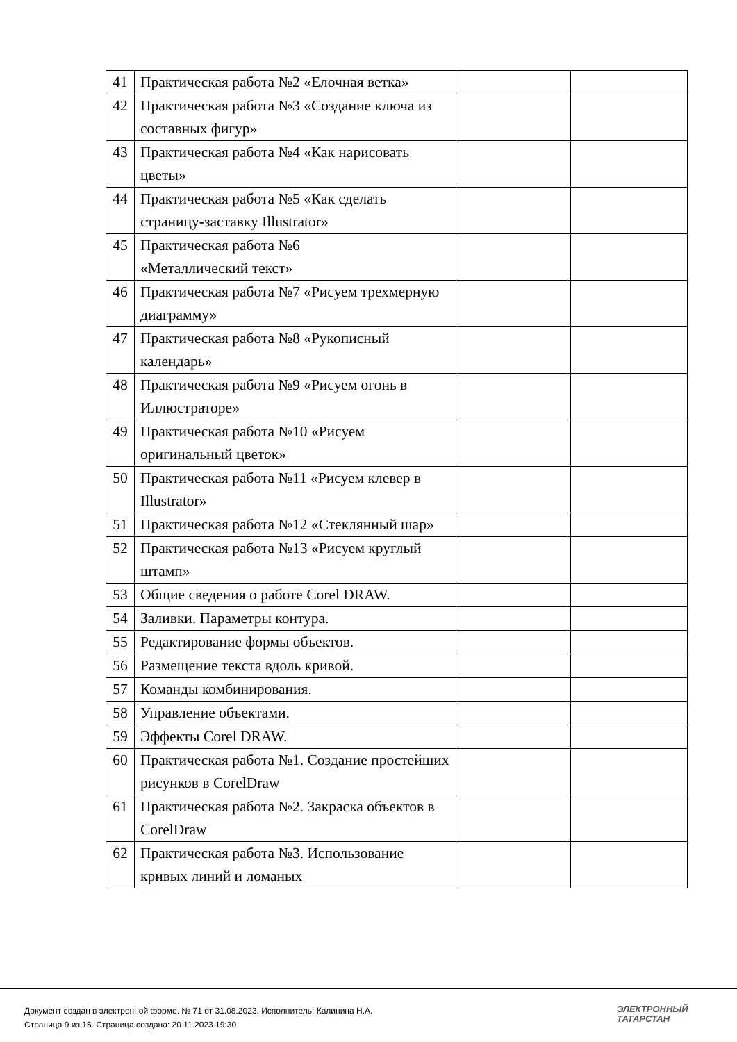| 41 | Практическая работа №2 «Елочная ветка» | | |
| 42 | Практическая работа №3 «Создание ключа из составных фигур» | | |
| 43 | Практическая работа №4 «Как нарисовать цветы» | | |
| 44 | Практическая работа №5 «Как сделать страницу-заставку Illustrator» | | |
| 45 | Практическая работа №6 «Металлический текст» | | |
| 46 | Практическая работа №7 «Рисуем трехмерную диаграмму» | | |
| 47 | Практическая работа №8 «Рукописный календарь» | | |
| 48 | Практическая работа №9 «Рисуем огонь в Иллюстраторе» | | |
| 49 | Практическая работа №10 «Рисуем оригинальный цветок» | | |
| 50 | Практическая работа №11 «Рисуем клевер в Illustrator» | | |
| 51 | Практическая работа №12 «Стеклянный шар» | | |
| 52 | Практическая работа №13 «Рисуем круглый штамп» | | |
| 53 | Общие сведения о работе Corel DRAW. | | |
| 54 | Заливки. Параметры контура. | | |
| 55 | Редактирование формы объектов. | | |
| 56 | Размещение текста вдоль кривой. | | |
| 57 | Команды комбинирования. | | |
| 58 | Управление объектами. | | |
| 59 | Эффекты Corel DRAW. | | |
| 60 | Практическая работа №1. Создание простейших рисунков в CorelDraw | | |
| 61 | Практическая работа №2. Закраска объектов в CorelDraw | | |
| 62 | Практическая работа №3. Использование кривых линий и ломаных | | |
Документ создан в электронной форме. № 71 от 31.08.2023. Исполнитель: Калинина Н.А.
Страница 9 из 16. Страница создана: 20.11.2023 19:30
ЭЛЕКТРОННЫЙ
ТАТАРСТАН